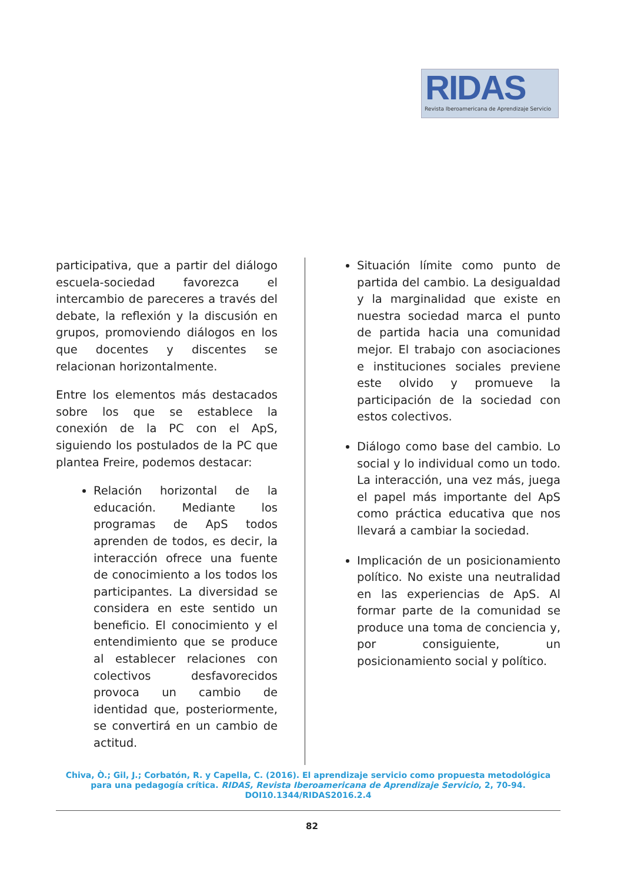RIDAS
Revista Iberoamericana de Aprendizaje Servicio
participativa, que a partir del diálogo escuela-sociedad favorezca el intercambio de pareceres a través del debate, la reflexión y la discusión en grupos, promoviendo diálogos en los que docentes y discentes se relacionan horizontalmente.
Entre los elementos más destacados sobre los que se establece la conexión de la PC con el ApS, siguiendo los postulados de la PC que plantea Freire, podemos destacar:
Relación horizontal de la educación. Mediante los programas de ApS todos aprenden de todos, es decir, la interacción ofrece una fuente de conocimiento a los todos los participantes. La diversidad se considera en este sentido un beneficio. El conocimiento y el entendimiento que se produce al establecer relaciones con colectivos desfavorecidos provoca un cambio de identidad que, posteriormente, se convertirá en un cambio de actitud.
Situación límite como punto de partida del cambio. La desigualdad y la marginalidad que existe en nuestra sociedad marca el punto de partida hacia una comunidad mejor. El trabajo con asociaciones e instituciones sociales previene este olvido y promueve la participación de la sociedad con estos colectivos.
Diálogo como base del cambio. Lo social y lo individual como un todo. La interacción, una vez más, juega el papel más importante del ApS como práctica educativa que nos llevará a cambiar la sociedad.
Implicación de un posicionamiento político. No existe una neutralidad en las experiencias de ApS. Al formar parte de la comunidad se produce una toma de conciencia y, por consiguiente, un posicionamiento social y político.
Chiva, Ò.; Gil, J.; Corbatón, R. y Capella, C. (2016). El aprendizaje servicio como propuesta metodológica para una pedagogía crítica. RIDAS, Revista Iberoamericana de Aprendizaje Servicio, 2, 70-94. DOI10.1344/RIDAS2016.2.4
82